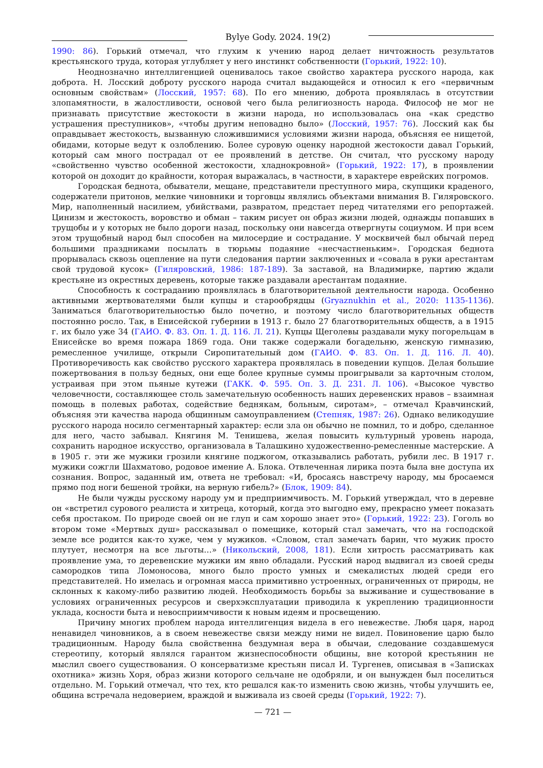Bylye Gody. 2024. 19(2)
1990: 86). Горький отмечал, что глухим к учению народ делает ничтожность результатов крестьянского труда, которая углубляет у него инстинкт собственности (Горький, 1922: 10).
Неоднозначно интеллигенцией оценивалось такое свойство характера русского народа, как доброта. Н. Лосский доброту русского народа считал выдающейся и относил к его «первичным основным свойствам» (Лосский, 1957: 68). По его мнению, доброта проявлялась в отсутствии злопамятности, в жалостливости, основой чего была религиозность народа. Философ не мог не признавать присутствие жестокости в жизни народа, но использовалась она «как средство устрашения преступников», «чтобы другим неповадно было» (Лосский, 1957: 76). Лосский как бы оправдывает жестокость, вызванную сложившимися условиями жизни народа, объясняя ее нищетой, обидами, которые ведут к озлоблению. Более суровую оценку народной жестокости давал Горький, который сам много пострадал от ее проявлений в детстве. Он считал, что русскому народу «свойственно чувство особенной жестокости, хладнокровной» (Горький, 1922: 17), в проявлении которой он доходит до крайности, которая выражалась, в частности, в характере еврейских погромов.
Городская беднота, обыватели, мещане, представители преступного мира, скупщики краденого, содержатели притонов, мелкие чиновники и торговцы являлись объектами внимания В. Гиляровского. Мир, наполненный насилием, убийствами, развратом, предстает перед читателями его репортажей. Цинизм и жестокость, воровство и обман – таким рисует он образ жизни людей, однажды попавших в трущобы и у которых не было дороги назад, поскольку они навсегда отвергнуты социумом. И при всем этом трущобный народ был способен на милосердие и сострадание. У москвичей был обычай перед большими праздниками посылать в тюрьмы подаяние «несчастненьким». Городская беднота прорывалась сквозь оцепление на пути следования партии заключенных и «совала в руки арестантам свой трудовой кусок» (Гиляровский, 1986: 187-189). За заставой, на Владимирке, партию ждали крестьяне из окрестных деревень, которые также раздавали арестантам подаяние.
Способность к состраданию проявлялась в благотворительной деятельности народа. Особенно активными жертвователями были купцы и старообрядцы (Gryaznukhin et al., 2020: 1135-1136). Заниматься благотворительностью было почетно, и поэтому число благотворительных обществ постоянно росло. Так, в Енисейской губернии в 1913 г. было 27 благотворительных обществ, а в 1915 г. их было уже 34 (ГАИО. Ф. 83. Оп. 1. Д. 116. Л. 21). Купцы Щеголевы раздавали муку погорельцам в Енисейске во время пожара 1869 года. Они также содержали богадельню, женскую гимназию, ремесленное училище, открыли Сиропитательный дом (ГАИО. Ф. 83. Оп. 1. Д. 116. Л. 40). Противоречивость как свойство русского характера проявлялась в поведении купцов. Делая большие пожертвования в пользу бедных, они еще более крупные суммы проигрывали за карточным столом, устраивая при этом пьяные кутежи (ГАКК. Ф. 595. Оп. 3. Д. 231. Л. 106). «Высокое чувство человечности, составляющее столь замечательную особенность наших деревенских нравов – взаимная помощь в полевых работах, содействие беднякам, больным, сиротам», – отмечал Кравчинский, объясняя эти качества народа общинным самоуправлением (Степняк, 1987: 26). Однако великодушие русского народа носило сегментарный характер: если зла он обычно не помнил, то и добро, сделанное для него, часто забывал. Княгиня М. Тенишева, желая повысить культурный уровень народа, сохранить народное искусство, организовала в Талашкино художественно-ремесленные мастерские. А в 1905 г. эти же мужики грозили княгине поджогом, отказывались работать, рубили лес. В 1917 г. мужики сожгли Шахматово, родовое имение А. Блока. Отвлеченная лирика поэта была вне доступа их сознания. Вопрос, заданный им, ответа не требовал: «И, бросаясь навстречу народу, мы бросаемся прямо под ноги бешеной тройки, на верную гибель?» (Блок, 1909: 84).
Не были чужды русскому народу ум и предприимчивость. М. Горький утверждал, что в деревне он «встретил сурового реалиста и хитреца, который, когда это выгодно ему, прекрасно умеет показать себя простаком. По природе своей он не глуп и сам хорошо знает это» (Горький, 1922: 23). Гоголь во втором томе «Мертвых душ» рассказывал о помещике, который стал замечать, что на господской земле все родится как-то хуже, чем у мужиков. «Словом, стал замечать барин, что мужик просто плутует, несмотря на все льготы…» (Никольский, 2008, 181). Если хитрость рассматривать как проявление ума, то деревенские мужики им явно обладали. Русский народ выдвигал из своей среды самородков типа Ломоносова, много было просто умных и смекалистых людей среди его представителей. Но имелась и огромная масса примитивно устроенных, ограниченных от природы, не склонных к какому-либо развитию людей. Необходимость борьбы за выживание и существование в условиях ограниченных ресурсов и сверхэксплуатации приводила к укреплению традиционности уклада, косности быта и невосприимчивости к новым идеям и просвещению.
Причину многих проблем народа интеллигенция видела в его невежестве. Любя царя, народ ненавидел чиновников, а в своем невежестве связи между ними не видел. Повиновение царю было традиционным. Народу была свойственна бездумная вера в обычаи, следование создавшемуся стереотипу, который являлся гарантом жизнеспособности общины, вне которой крестьянин не мыслил своего существования. О консерватизме крестьян писал И. Тургенев, описывая в «Записках охотника» жизнь Хоря, образ жизни которого сельчане не одобряли, и он вынужден был поселиться отдельно. М. Горький отмечал, что тех, кто решался как-то изменить свою жизнь, чтобы улучшить ее, община встречала недоверием, враждой и выживала из своей среды (Горький, 1922: 7).
— 721 —